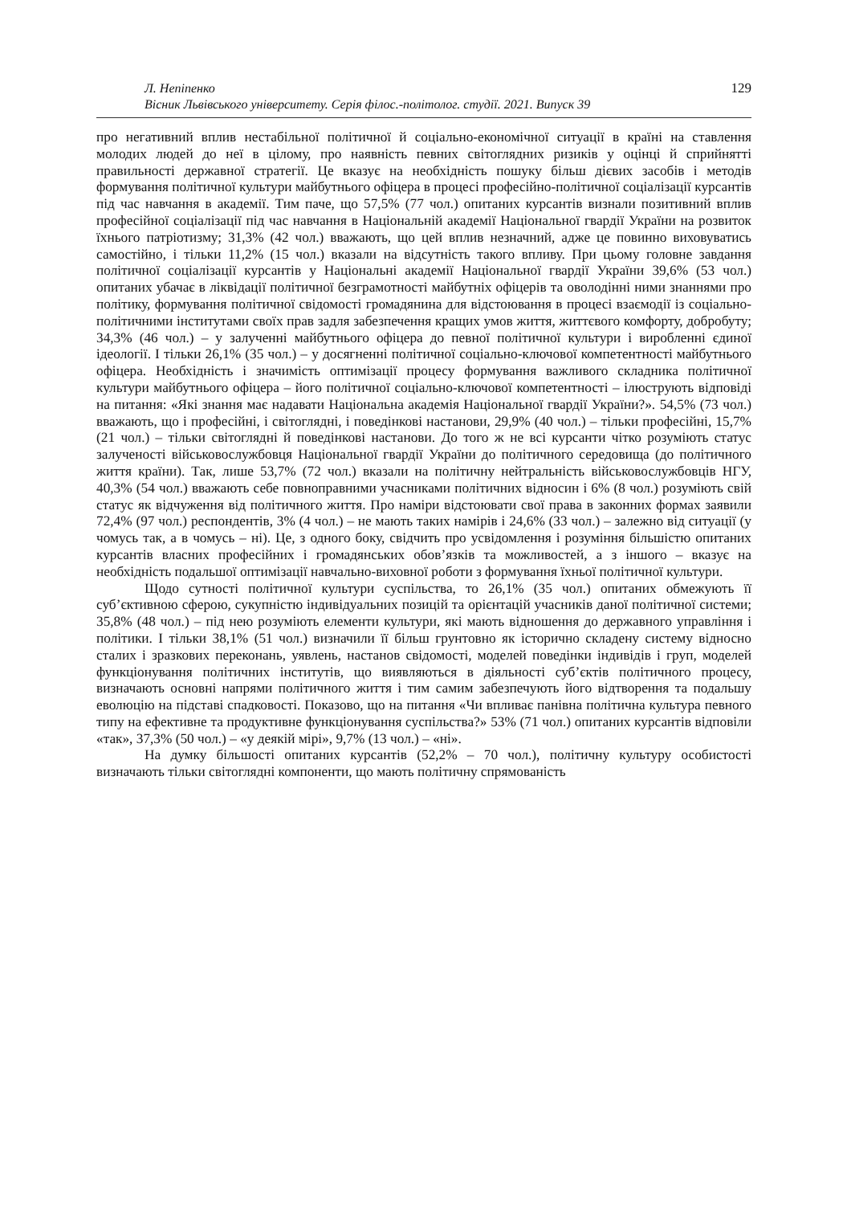Л. Непіпенко
Вісник Львівського університету. Серія філос.-політолог. студії. 2021. Випуск 39
129
про негативний вплив нестабільної політичної й соціально-економічної ситуації в країні на ставлення молодих людей до неї в цілому, про наявність певних світоглядних ризиків у оцінці й сприйнятті правильності державної стратегії. Це вказує на необхідність пошуку більш дієвих засобів і методів формування політичної культури майбутнього офіцера в процесі професійно-політичної соціалізації курсантів під час навчання в академії. Тим паче, що 57,5% (77 чол.) опитаних курсантів визнали позитивний вплив професійної соціалізації під час навчання в Національній академії Національної гвардії України на розвиток їхнього патріотизму; 31,3% (42 чол.) вважають, що цей вплив незначний, адже це повинно виховуватись самостійно, і тільки 11,2% (15 чол.) вказали на відсутність такого впливу. При цьому головне завдання політичної соціалізації курсантів у Національні академії Національної гвардії України 39,6% (53 чол.) опитаних убачає в ліквідації політичної безграмотності майбутніх офіцерів та оволодінні ними знаннями про політику, формування політичної свідомості громадянина для відстоювання в процесі взаємодії із соціально-політичними інститутами своїх прав задля забезпечення кращих умов життя, життєвого комфорту, добробуту; 34,3% (46 чол.) – у залученні майбутнього офіцера до певної політичної культури і виробленні єдиної ідеології. І тільки 26,1% (35 чол.) – у досягненні політичної соціально-ключової компетентності майбутнього офіцера. Необхідність і значимість оптимізації процесу формування важливого складника політичної культури майбутнього офіцера – його політичної соціально-ключової компетентності – ілюструють відповіді на питання: «Які знання має надавати Національна академія Національної гвардії України?». 54,5% (73 чол.) вважають, що і професійні, і світоглядні, і поведінкові настанови, 29,9% (40 чол.) – тільки професійні, 15,7% (21 чол.) – тільки світоглядні й поведінкові настанови. До того ж не всі курсанти чітко розуміють статус залученості військовослужбовця Національної гвардії України до політичного середовища (до політичного життя країни). Так, лише 53,7% (72 чол.) вказали на політичну нейтральність військовослужбовців НГУ, 40,3% (54 чол.) вважають себе повноправними учасниками політичних відносин і 6% (8 чол.) розуміють свій статус як відчуження від політичного життя. Про наміри відстоювати свої права в законних формах заявили 72,4% (97 чол.) респондентів, 3% (4 чол.) – не мають таких намірів і 24,6% (33 чол.) – залежно від ситуації (у чомусь так, а в чомусь – ні). Це, з одного боку, свідчить про усвідомлення і розуміння більшістю опитаних курсантів власних професійних і громадянських обов’язків та можливостей, а з іншого – вказує на необхідність подальшої оптимізації навчально-виховної роботи з формування їхньої політичної культури.
Щодо сутності політичної культури суспільства, то 26,1% (35 чол.) опитаних обмежують її суб’єктивною сферою, сукупністю індивідуальних позицій та орієнтацій учасників даної політичної системи; 35,8% (48 чол.) – під нею розуміють елементи культури, які мають відношення до державного управління і політики. І тільки 38,1% (51 чол.) визначили її більш грунтовно як історично складену систему відносно сталих і зразкових переконань, уявлень, настанов свідомості, моделей поведінки індивідів і груп, моделей функціонування політичних інститутів, що виявляються в діяльності суб’єктів політичного процесу, визначають основні напрями політичного життя і тим самим забезпечують його відтворення та подальшу еволюцію на підставі спадковості. Показово, що на питання «Чи впливає панівна політична культура певного типу на ефективне та продуктивне функціонування суспільства?» 53% (71 чол.) опитаних курсантів відповіли «так», 37,3% (50 чол.) – «у деякій мірі», 9,7% (13 чол.) – «ні».
На думку більшості опитаних курсантів (52,2% – 70 чол.), політичну культуру особистості визначають тільки світоглядні компоненти, що мають політичну спрямованість